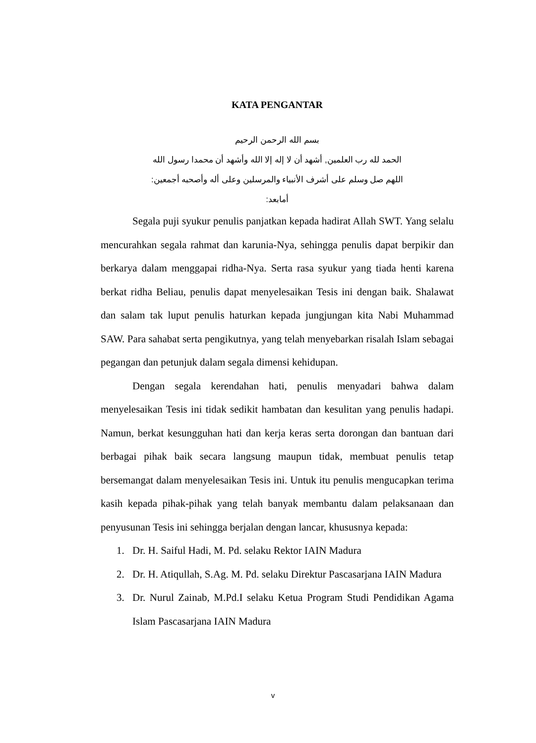KATA PENGANTAR
بسم الله الرحمن الرحيم
الحمد لله رب العلمين, أشهد أن لا إله إلا الله وأشهد أن محمدا رسول الله
اللهم صل وسلم على أشرف الأنبياء والمرسلين وعلى أله وأصحبه أجمعين:
أمابعد:
Segala puji syukur penulis panjatkan kepada hadirat Allah SWT. Yang selalu mencurahkan segala rahmat dan karunia-Nya, sehingga penulis dapat berpikir dan berkarya dalam menggapai ridha-Nya. Serta rasa syukur yang tiada henti karena berkat ridha Beliau, penulis dapat menyelesaikan Tesis ini dengan baik. Shalawat dan salam tak luput penulis haturkan kepada jungjungan kita Nabi Muhammad SAW. Para sahabat serta pengikutnya, yang telah menyebarkan risalah Islam sebagai pegangan dan petunjuk dalam segala dimensi kehidupan.
Dengan segala kerendahan hati, penulis menyadari bahwa dalam menyelesaikan Tesis ini tidak sedikit hambatan dan kesulitan yang penulis hadapi. Namun, berkat kesungguhan hati dan kerja keras serta dorongan dan bantuan dari berbagai pihak baik secara langsung maupun tidak, membuat penulis tetap bersemangat dalam menyelesaikan Tesis ini. Untuk itu penulis mengucapkan terima kasih kepada pihak-pihak yang telah banyak membantu dalam pelaksanaan dan penyusunan Tesis ini sehingga berjalan dengan lancar, khususnya kepada:
1. Dr. H. Saiful Hadi, M. Pd. selaku Rektor IAIN Madura
2. Dr. H. Atiqullah, S.Ag. M. Pd. selaku Direktur Pascasarjana IAIN Madura
3. Dr. Nurul Zainab, M.Pd.I selaku Ketua Program Studi Pendidikan Agama Islam Pascasarjana IAIN Madura
v